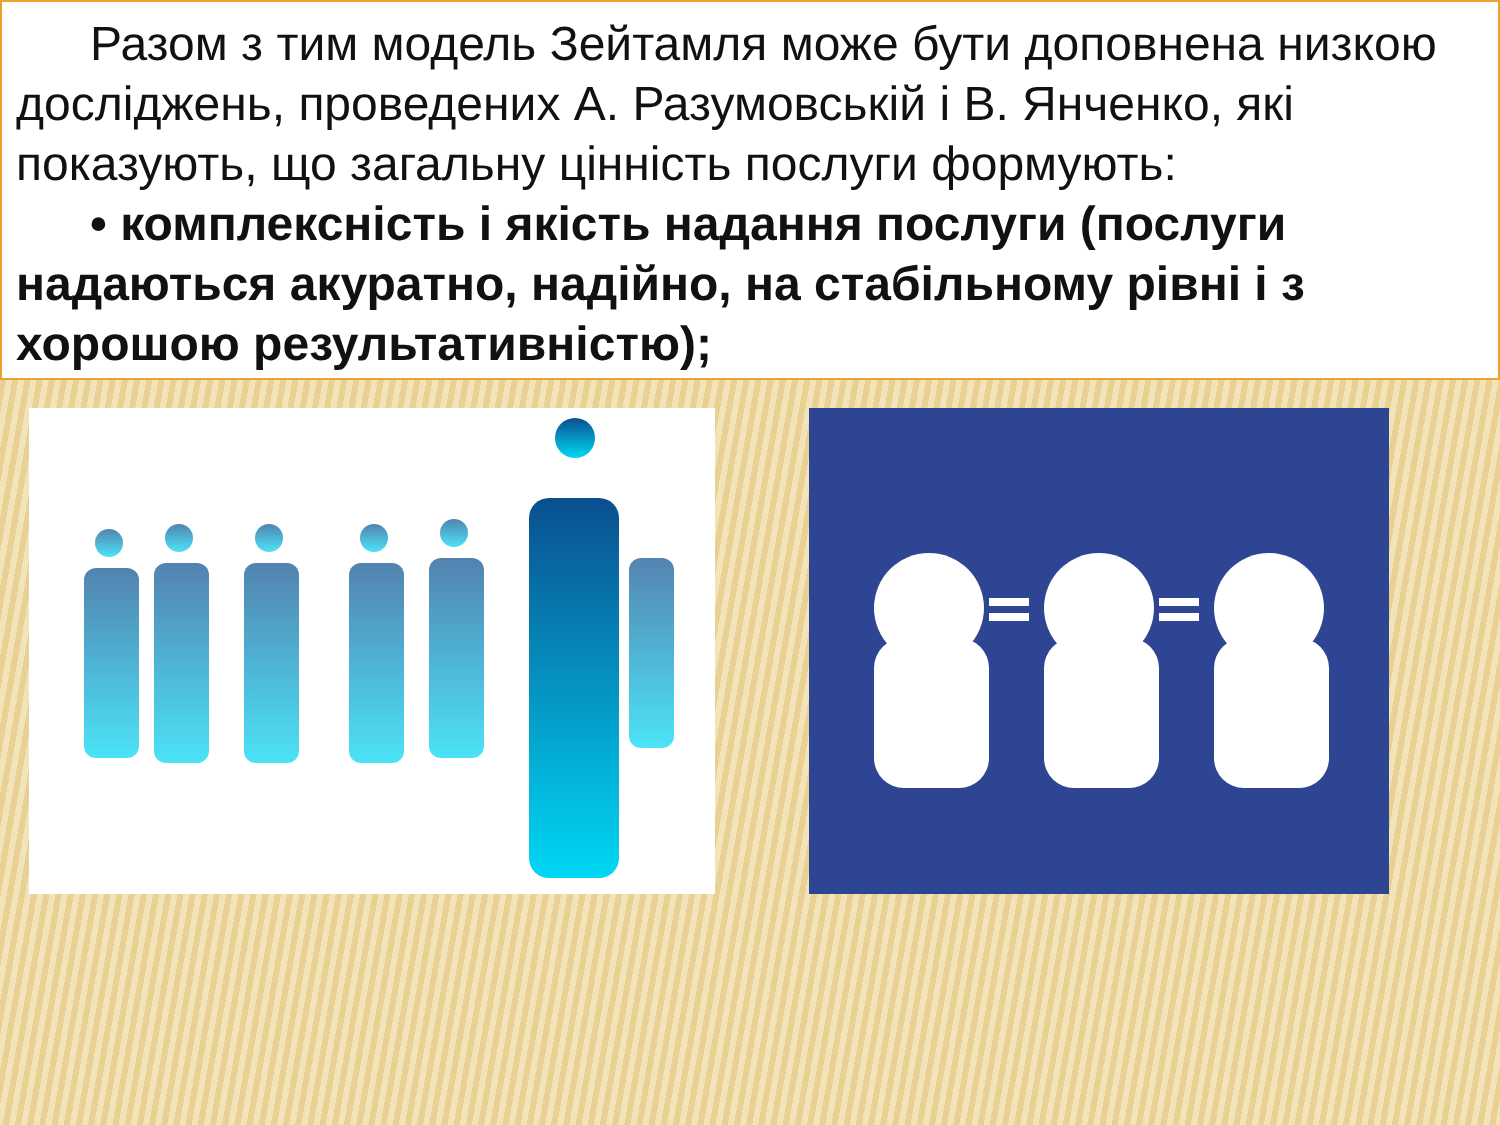Разом з тим модель Зейтамля може бути доповнена низкою досліджень, проведених А. Разумовській і В. Янченко, які показують, що загальну цінність послуги формують:
• комплексність і якість надання послуги (послуги надаються акуратно, надійно, на стабільному рівні і з хорошою результативністю);